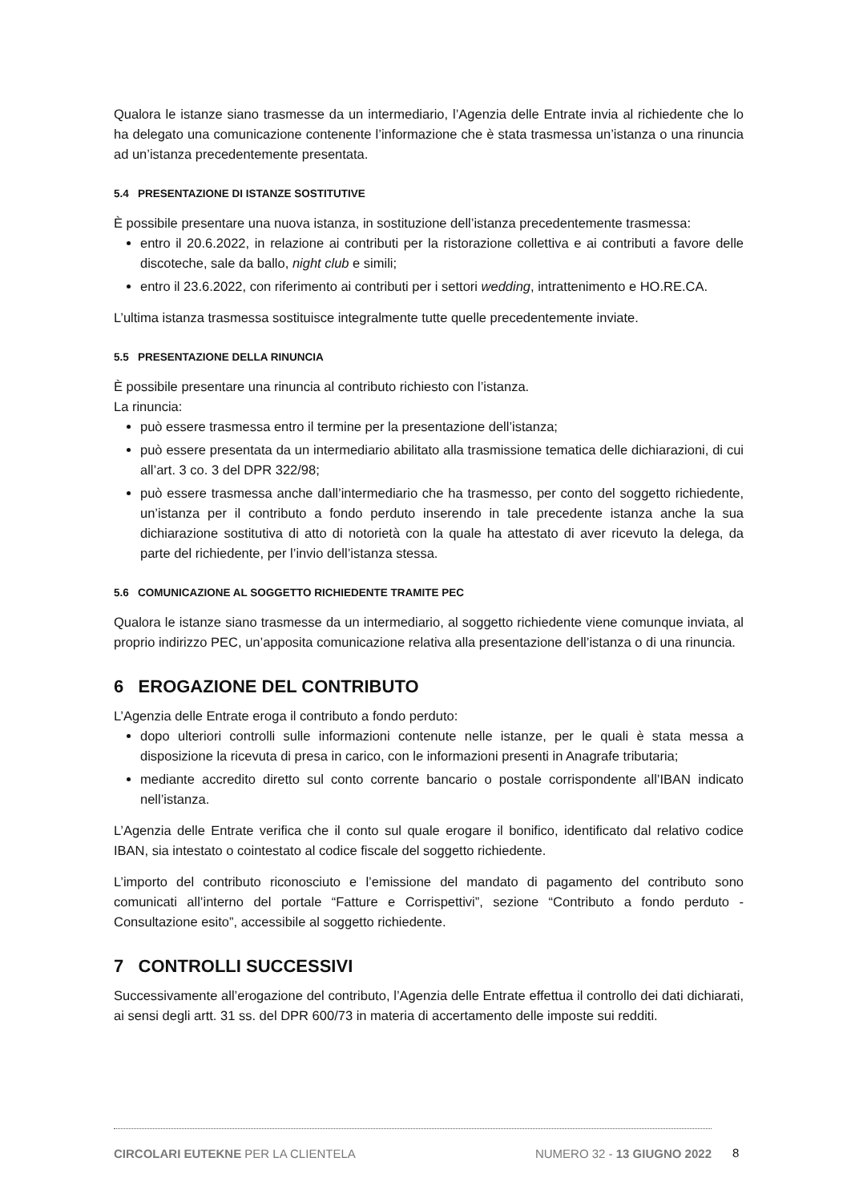Qualora le istanze siano trasmesse da un intermediario, l’Agenzia delle Entrate invia al richiedente che lo ha delegato una comunicazione contenente l’informazione che è stata trasmessa un’istanza o una rinuncia ad un’istanza precedentemente presentata.
5.4 PRESENTAZIONE DI ISTANZE SOSTITUTIVE
È possibile presentare una nuova istanza, in sostituzione dell’istanza precedentemente trasmessa:
entro il 20.6.2022, in relazione ai contributi per la ristorazione collettiva e ai contributi a favore delle discoteche, sale da ballo, night club e simili;
entro il 23.6.2022, con riferimento ai contributi per i settori wedding, intrattenimento e HO.RE.CA.
L’ultima istanza trasmessa sostituisce integralmente tutte quelle precedentemente inviate.
5.5 PRESENTAZIONE DELLA RINUNCIA
È possibile presentare una rinuncia al contributo richiesto con l’istanza.
La rinuncia:
può essere trasmessa entro il termine per la presentazione dell’istanza;
può essere presentata da un intermediario abilitato alla trasmissione tematica delle dichiarazioni, di cui all’art. 3 co. 3 del DPR 322/98;
può essere trasmessa anche dall’intermediario che ha trasmesso, per conto del soggetto richiedente, un’istanza per il contributo a fondo perduto inserendo in tale precedente istanza anche la sua dichiarazione sostitutiva di atto di notorietà con la quale ha attestato di aver ricevuto la delega, da parte del richiedente, per l’invio dell’istanza stessa.
5.6 COMUNICAZIONE AL SOGGETTO RICHIEDENTE TRAMITE PEC
Qualora le istanze siano trasmesse da un intermediario, al soggetto richiedente viene comunque inviata, al proprio indirizzo PEC, un’apposita comunicazione relativa alla presentazione dell’istanza o di una rinuncia.
6 EROGAZIONE DEL CONTRIBUTO
L’Agenzia delle Entrate eroga il contributo a fondo perduto:
dopo ulteriori controlli sulle informazioni contenute nelle istanze, per le quali è stata messa a disposizione la ricevuta di presa in carico, con le informazioni presenti in Anagrafe tributaria;
mediante accredito diretto sul conto corrente bancario o postale corrispondente all’IBAN indicato nell’istanza.
L’Agenzia delle Entrate verifica che il conto sul quale erogare il bonifico, identificato dal relativo codice IBAN, sia intestato o cointestato al codice fiscale del soggetto richiedente.
L’importo del contributo riconosciuto e l’emissione del mandato di pagamento del contributo sono comunicati all’interno del portale “Fatture e Corrispettivi”, sezione “Contributo a fondo perduto - Consultazione esito”, accessibile al soggetto richiedente.
7 CONTROLLI SUCCESSIVI
Successivamente all’erogazione del contributo, l’Agenzia delle Entrate effettua il controllo dei dati dichiarati, ai sensi degli artt. 31 ss. del DPR 600/73 in materia di accertamento delle imposte sui redditi.
CIRCOLARI EUTEKNE PER LA CLIENTELA NUMERO 32 - 13 GIUGNO 2022
8